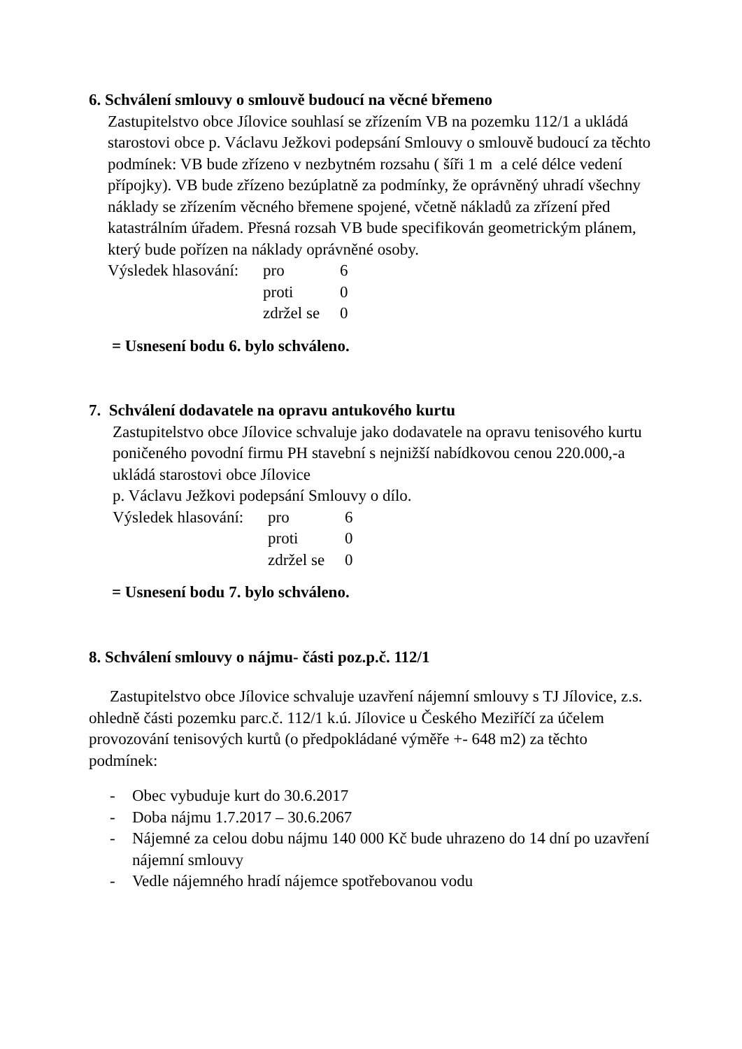6. Schválení smlouvy o smlouvě budoucí na věcné břemeno
Zastupitelstvo obce Jílovice souhlasí se zřízením VB na pozemku 112/1 a ukládá starostovi obce p. Václavu Ježkovi podepsání Smlouvy o smlouvě budoucí za těchto podmínek: VB bude zřízeno v nezbytném rozsahu ( šíři 1 m a celé délce vedení přípojky). VB bude zřízeno bezúplatně za podmínky, že oprávněný uhradí všechny náklady se zřízením věcného břemene spojené, včetně nákladů za zřízení před katastrálním úřadem. Přesná rozsah VB bude specifikován geometrickým plánem, který bude pořízen na náklady oprávněné osoby.
| Výsledek hlasování: | pro | 6 |
| | proti | 0 |
| | zdržel se | 0 |
= Usnesení bodu 6. bylo schváleno.
7. Schválení dodavatele na opravu antukového kurtu
Zastupitelstvo obce Jílovice schvaluje jako dodavatele na opravu tenisového kurtu poničeného povodní firmu PH stavební s nejnižší nabídkovou cenou 220.000,-a ukládá starostovi obce Jílovice
p. Václavu Ježkovi podepsání Smlouvy o dílo.
| Výsledek hlasování: | pro | 6 |
| | proti | 0 |
| | zdržel se | 0 |
= Usnesení bodu 7. bylo schváleno.
8. Schválení smlouvy o nájmu- části poz.p.č. 112/1
Zastupitelstvo obce Jílovice schvaluje uzavření nájemní smlouvy s TJ Jílovice, z.s. ohledně části pozemku parc.č. 112/1 k.ú. Jílovice u Českého Meziříčí za účelem provozování tenisových kurtů (o předpokládané výměře +- 648 m2) za těchto podmínek:
- Obec vybuduje kurt do 30.6.2017
- Doba nájmu 1.7.2017 – 30.6.2067
- Nájemné za celou dobu nájmu 140 000 Kč bude uhrazeno do 14 dní po uzavření nájemní smlouvy
- Vedle nájemného hradí nájemce spotřebovanou vodu